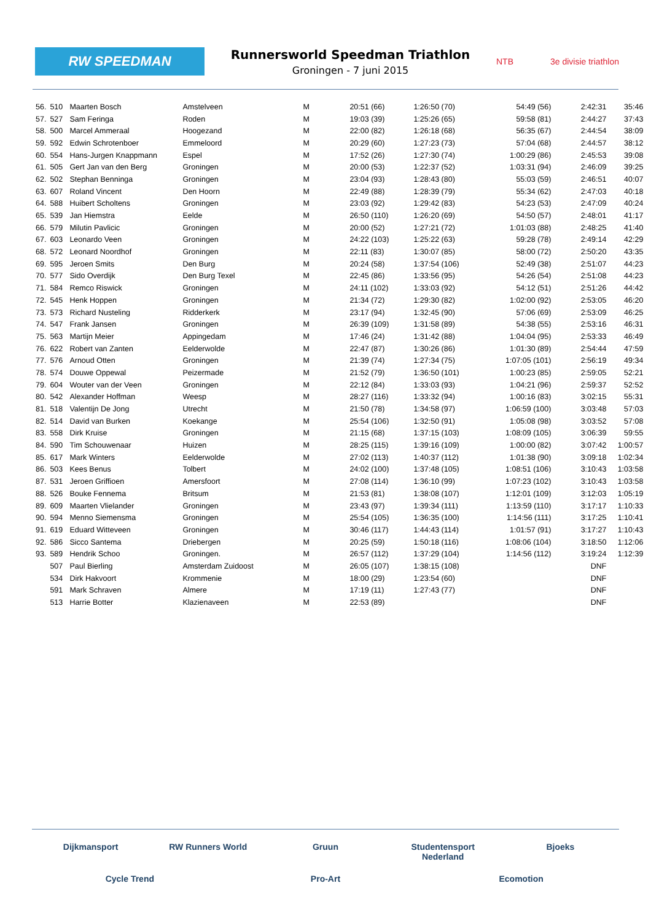RW SPEEDMAN
Runnersworld Speedman Triathlon
Groningen - 7 juni 2015
NTB 3e divisie triathlon
| 56. | 510 | Maarten Bosch | Amstelveen | M | 20:51 (66) | 1:26:50 (70) | 54:49 (56) | 2:42:31 | 35:46 |
| 57. | 527 | Sam Feringa | Roden | M | 19:03 (39) | 1:25:26 (65) | 59:58 (81) | 2:44:27 | 37:43 |
| 58. | 500 | Marcel Ammeraal | Hoogezand | M | 22:00 (82) | 1:26:18 (68) | 56:35 (67) | 2:44:54 | 38:09 |
| 59. | 592 | Edwin Schrotenboer | Emmeloord | M | 20:29 (60) | 1:27:23 (73) | 57:04 (68) | 2:44:57 | 38:12 |
| 60. | 554 | Hans-Jurgen Knappmann | Espel | M | 17:52 (26) | 1:27:30 (74) | 1:00:29 (86) | 2:45:53 | 39:08 |
| 61. | 505 | Gert Jan van den Berg | Groningen | M | 20:00 (53) | 1:22:37 (52) | 1:03:31 (94) | 2:46:09 | 39:25 |
| 62. | 502 | Stephan Benninga | Groningen | M | 23:04 (93) | 1:28:43 (80) | 55:03 (59) | 2:46:51 | 40:07 |
| 63. | 607 | Roland Vincent | Den Hoorn | M | 22:49 (88) | 1:28:39 (79) | 55:34 (62) | 2:47:03 | 40:18 |
| 64. | 588 | Huibert Scholtens | Groningen | M | 23:03 (92) | 1:29:42 (83) | 54:23 (53) | 2:47:09 | 40:24 |
| 65. | 539 | Jan Hiemstra | Eelde | M | 26:50 (110) | 1:26:20 (69) | 54:50 (57) | 2:48:01 | 41:17 |
| 66. | 579 | Milutin Pavlicic | Groningen | M | 20:00 (52) | 1:27:21 (72) | 1:01:03 (88) | 2:48:25 | 41:40 |
| 67. | 603 | Leonardo Veen | Groningen | M | 24:22 (103) | 1:25:22 (63) | 59:28 (78) | 2:49:14 | 42:29 |
| 68. | 572 | Leonard Noordhof | Groningen | M | 22:11 (83) | 1:30:07 (85) | 58:00 (72) | 2:50:20 | 43:35 |
| 69. | 595 | Jeroen Smits | Den Burg | M | 20:24 (58) | 1:37:54 (106) | 52:49 (38) | 2:51:07 | 44:23 |
| 70. | 577 | Sido Overdijk | Den Burg Texel | M | 22:45 (86) | 1:33:56 (95) | 54:26 (54) | 2:51:08 | 44:23 |
| 71. | 584 | Remco Riswick | Groningen | M | 24:11 (102) | 1:33:03 (92) | 54:12 (51) | 2:51:26 | 44:42 |
| 72. | 545 | Henk Hoppen | Groningen | M | 21:34 (72) | 1:29:30 (82) | 1:02:00 (92) | 2:53:05 | 46:20 |
| 73. | 573 | Richard Nusteling | Ridderkerk | M | 23:17 (94) | 1:32:45 (90) | 57:06 (69) | 2:53:09 | 46:25 |
| 74. | 547 | Frank Jansen | Groningen | M | 26:39 (109) | 1:31:58 (89) | 54:38 (55) | 2:53:16 | 46:31 |
| 75. | 563 | Martijn Meier | Appingedam | M | 17:46 (24) | 1:31:42 (88) | 1:04:04 (95) | 2:53:33 | 46:49 |
| 76. | 622 | Robert van Zanten | Eelderwolde | M | 22:47 (87) | 1:30:26 (86) | 1:01:30 (89) | 2:54:44 | 47:59 |
| 77. | 576 | Arnoud Otten | Groningen | M | 21:39 (74) | 1:27:34 (75) | 1:07:05 (101) | 2:56:19 | 49:34 |
| 78. | 574 | Douwe Oppewal | Peizermade | M | 21:52 (79) | 1:36:50 (101) | 1:00:23 (85) | 2:59:05 | 52:21 |
| 79. | 604 | Wouter van der Veen | Groningen | M | 22:12 (84) | 1:33:03 (93) | 1:04:21 (96) | 2:59:37 | 52:52 |
| 80. | 542 | Alexander Hoffman | Weesp | M | 28:27 (116) | 1:33:32 (94) | 1:00:16 (83) | 3:02:15 | 55:31 |
| 81. | 518 | Valentijn De Jong | Utrecht | M | 21:50 (78) | 1:34:58 (97) | 1:06:59 (100) | 3:03:48 | 57:03 |
| 82. | 514 | David van Burken | Koekange | M | 25:54 (106) | 1:32:50 (91) | 1:05:08 (98) | 3:03:52 | 57:08 |
| 83. | 558 | Dirk Kruise | Groningen | M | 21:15 (68) | 1:37:15 (103) | 1:08:09 (105) | 3:06:39 | 59:55 |
| 84. | 590 | Tim Schouwenaar | Huizen | M | 28:25 (115) | 1:39:16 (109) | 1:00:00 (82) | 3:07:42 | 1:00:57 |
| 85. | 617 | Mark Winters | Eelderwolde | M | 27:02 (113) | 1:40:37 (112) | 1:01:38 (90) | 3:09:18 | 1:02:34 |
| 86. | 503 | Kees Benus | Tolbert | M | 24:02 (100) | 1:37:48 (105) | 1:08:51 (106) | 3:10:43 | 1:03:58 |
| 87. | 531 | Jeroen Griffioen | Amersfoort | M | 27:08 (114) | 1:36:10 (99) | 1:07:23 (102) | 3:10:43 | 1:03:58 |
| 88. | 526 | Bouke Fennema | Britsum | M | 21:53 (81) | 1:38:08 (107) | 1:12:01 (109) | 3:12:03 | 1:05:19 |
| 89. | 609 | Maarten Vlielander | Groningen | M | 23:43 (97) | 1:39:34 (111) | 1:13:59 (110) | 3:17:17 | 1:10:33 |
| 90. | 594 | Menno Siemensma | Groningen | M | 25:54 (105) | 1:36:35 (100) | 1:14:56 (111) | 3:17:25 | 1:10:41 |
| 91. | 619 | Eduard Witteveen | Groningen | M | 30:46 (117) | 1:44:43 (114) | 1:01:57 (91) | 3:17:27 | 1:10:43 |
| 92. | 586 | Sicco Santema | Driebergen | M | 20:25 (59) | 1:50:18 (116) | 1:08:06 (104) | 3:18:50 | 1:12:06 |
| 93. | 589 | Hendrik Schoo | Groningen. | M | 26:57 (112) | 1:37:29 (104) | 1:14:56 (112) | 3:19:24 | 1:12:39 |
| | 507 | Paul Bierling | Amsterdam Zuidoost | M | 26:05 (107) | 1:38:15 (108) | | DNF | |
| | 534 | Dirk Hakvoort | Krommenie | M | 18:00 (29) | 1:23:54 (60) | | DNF | |
| | 591 | Mark Schraven | Almere | M | 17:19 (11) | 1:27:43 (77) | | DNF | |
| | 513 | Harrie Botter | Klazienaveen | M | 22:53 (89) | | | DNF | |
Dijkmansport RW Runners World Gruun Studentensport Nederland Bjoeks Cycle Trend Pro-Art Ecomotion